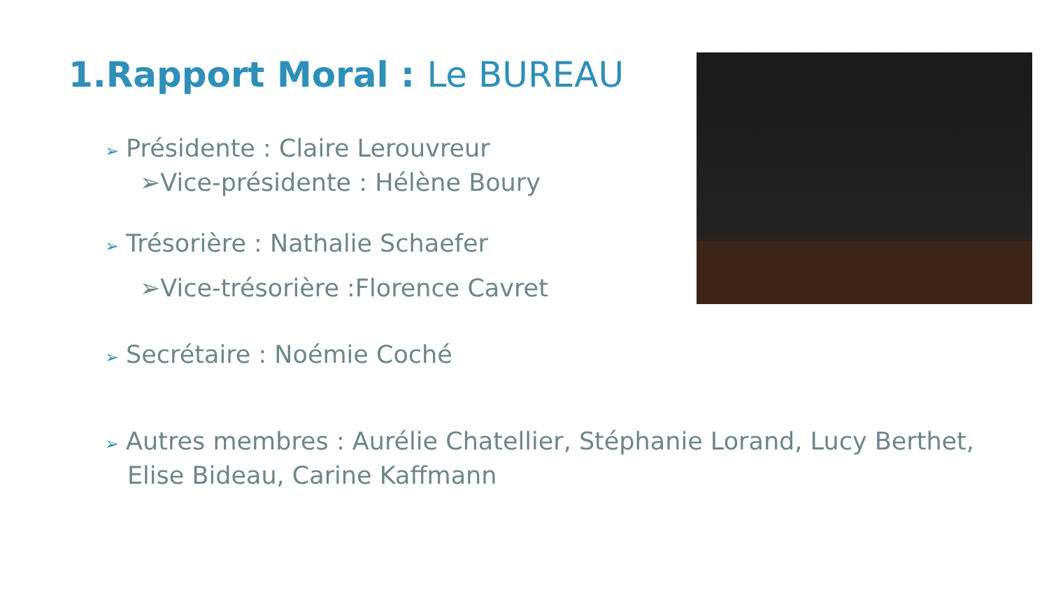1.Rapport Moral : Le BUREAU
➢ Présidente : Claire Lerouvreur
➢Vice-présidente : Hélène Boury
➢ Trésorière : Nathalie Schaefer
➢Vice-trésorière :Florence Cavret
➢ Secrétaire : Noémie Coché
➢ Autres membres : Aurélie Chatellier, Stéphanie Lorand, Lucy Berthet, Elise Bideau, Carine Kaffmann